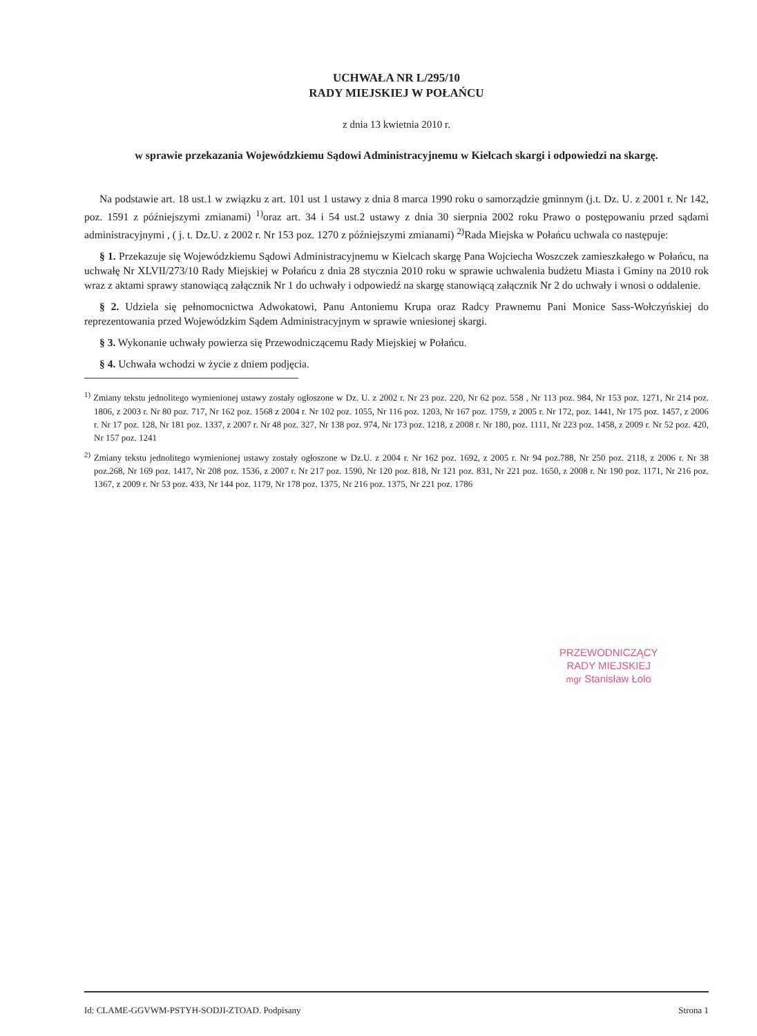UCHWAŁA NR L/295/10
RADY MIEJSKIEJ W POŁAŃCU
z dnia 13 kwietnia 2010 r.
w sprawie przekazania Wojewódzkiemu Sądowi Administracyjnemu w Kielcach skargi i odpowiedzi na skargę.
Na podstawie art. 18 ust.1 w związku z art. 101 ust 1 ustawy z dnia 8 marca 1990 roku o samorządzie gminnym (j.t. Dz. U. z 2001 r. Nr 142, poz. 1591 z późniejszymi zmianami) <sup>1)</sup>oraz art. 34 i 54 ust.2 ustawy z dnia 30 sierpnia 2002 roku Prawo o postępowaniu przed sądami administracyjnymi , ( j. t. Dz.U. z 2002 r. Nr 153 poz. 1270 z późniejszymi zmianami) <sup>2)</sup>Rada Miejska w Połańcu uchwala co następuje:
§ 1. Przekazuje się Wojewódzkiemu Sądowi Administracyjnemu w Kielcach skargę Pana Wojciecha Woszczek zamieszkałego w Połańcu, na uchwałę Nr XLVII/273/10 Rady Miejskiej w Połańcu z dnia 28 stycznia 2010 roku w sprawie uchwalenia budżetu Miasta i Gminy na 2010 rok wraz z aktami sprawy stanowiącą załącznik Nr 1 do uchwały i odpowiedź na skargę stanowiącą załącznik Nr 2 do uchwały i wnosi o oddalenie.
§ 2. Udziela się pełnomocnictwa Adwokatowi, Panu Antoniemu Krupa oraz Radcy Prawnemu Pani Monice Sass-Wołczyńskiej do reprezentowania przed Wojewódzkim Sądem Administracyjnym w sprawie wniesionej skargi.
§ 3. Wykonanie uchwały powierza się Przewodniczącemu Rady Miejskiej w Połańcu.
§ 4. Uchwała wchodzi w życie z dniem podjęcia.
<sup>1)</sup> Zmiany tekstu jednolitego wymienionej ustawy zostały ogłoszone w Dz. U. z 2002 r. Nr 23 poz. 220, Nr 62 poz. 558 , Nr 113 poz. 984, Nr 153 poz. 1271, Nr 214 poz. 1806, z 2003 r. Nr 80 poz. 717, Nr 162 poz. 1568 z 2004 r. Nr 102 poz. 1055, Nr 116 poz. 1203, Nr 167 poz. 1759, z 2005 r. Nr 172, poz. 1441, Nr 175 poz. 1457, z 2006 r. Nr 17 poz. 128, Nr 181 poz. 1337, z 2007 r. Nr 48 poz. 327, Nr 138 poz. 974, Nr 173 poz. 1218, z 2008 r. Nr 180, poz. 1111, Nr 223 poz. 1458, z 2009 r. Nr 52 poz. 420, Nr 157 poz. 1241
<sup>2)</sup> Zmiany tekstu jednolitego wymienionej ustawy zostały ogłoszone w Dz.U. z 2004 r. Nr 162 poz. 1692, z 2005 r. Nr 94 poz.788, Nr 250 poz. 2118, z 2006 r. Nr 38 poz.268, Nr 169 poz. 1417, Nr 208 poz. 1536, z 2007 r. Nr 217 poz. 1590, Nr 120 poz. 818, Nr 121 poz. 831, Nr 221 poz. 1650, z 2008 r. Nr 190 poz. 1171, Nr 216 poz. 1367, z 2009 r. Nr 53 poz. 433, Nr 144 poz. 1179, Nr 178 poz. 1375, Nr 216 poz. 1375, Nr 221 poz. 1786
PRZEWODNICZĄCY
RADY MIEJSKIEJ
mgr Stanisław Łolo
Id: CLAME-GGVWM-PSTYH-SODJI-ZTOAD. Podpisany Strona 1